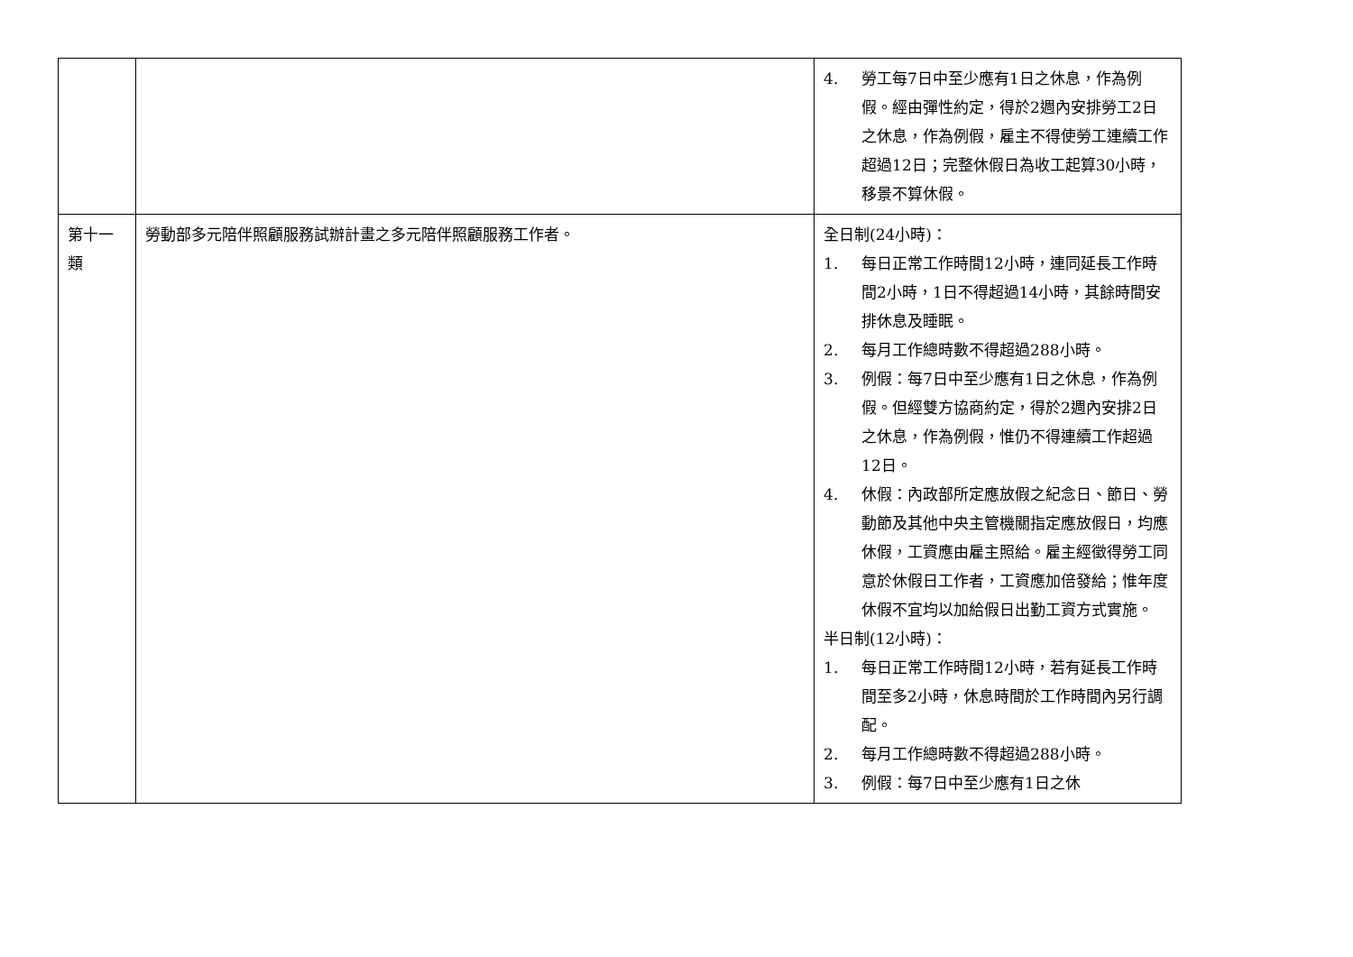| | | 4. 勞工每7日中至少應有1日之休息，作為例假。經由彈性約定，得於2週內安排勞工2日之休息，作為例假，雇主不得使勞工連續工作超過12日；完整休假日為收工起算30小時，移景不算休假。 |
| 第十一類 | 勞動部多元陪伴照顧服務試辦計畫之多元陪伴照顧服務工作者。 | 全日制(24小時)： 1. 每日正常工作時間12小時，連同延長工作時間2小時，1日不得超過14小時，其餘時間安排休息及睡眠。 2. 每月工作總時數不得超過288小時。 3. 例假：每7日中至少應有1日之休息，作為例假。但經雙方協商約定，得於2週內安排2日之休息，作為例假，惟仍不得連續工作超過12日。 4. 休假：內政部所定應放假之紀念日、節日、勞動節及其他中央主管機關指定應放假日，均應休假，工資應由雇主照給。雇主經徵得勞工同意於休假日工作者，工資應加倍發給；惟年度休假不宜均以加給假日出勤工資方式實施。 半日制(12小時)： 1. 每日正常工作時間12小時，若有延長工作時間至多2小時，休息時間於工作時間內另行調配。 2. 每月工作總時數不得超過288小時。 3. 例假：每7日中至少應有1日之休 |